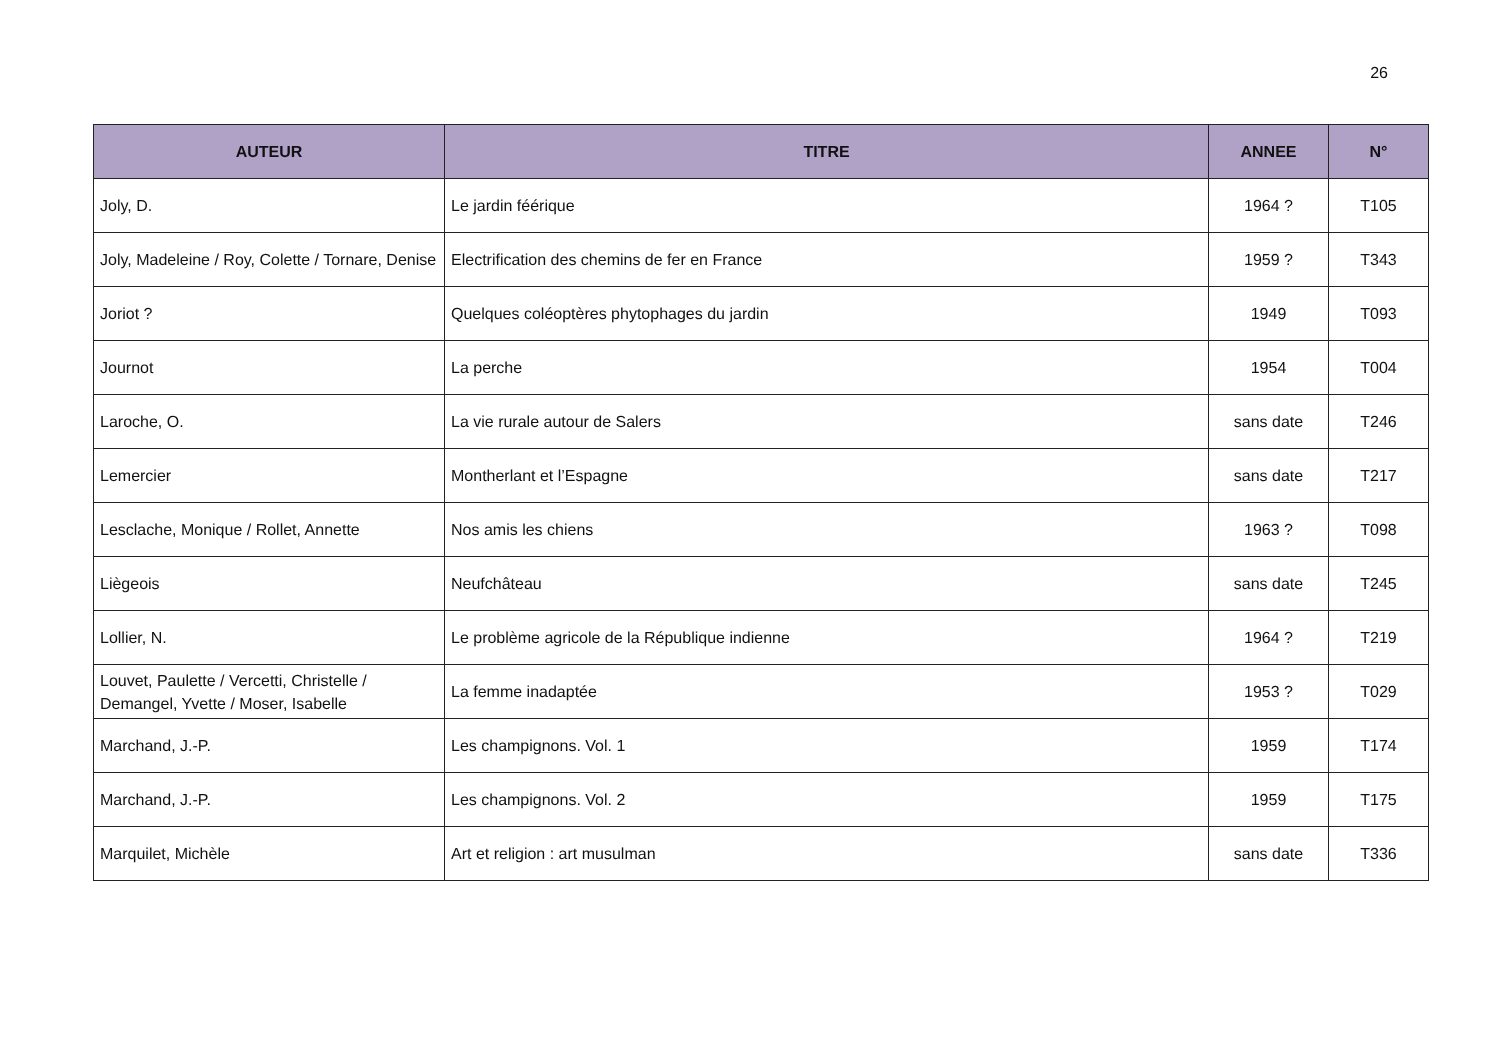26
| AUTEUR | TITRE | ANNEE | N° |
| --- | --- | --- | --- |
| Joly, D. | Le jardin féérique | 1964 ? | T105 |
| Joly, Madeleine / Roy, Colette / Tornare, Denise | Electrification des chemins de fer en France | 1959 ? | T343 |
| Joriot ? | Quelques coléoptères phytophages du jardin | 1949 | T093 |
| Journot | La perche | 1954 | T004 |
| Laroche, O. | La vie rurale autour de Salers | sans date | T246 |
| Lemercier | Montherlant et l’Espagne | sans date | T217 |
| Lesclache, Monique / Rollet, Annette | Nos amis les chiens | 1963 ? | T098 |
| Liègeois | Neufchâteau | sans date | T245 |
| Lollier, N. | Le problème agricole de la République indienne | 1964 ? | T219 |
| Louvet, Paulette / Vercetti, Christelle / Demangel, Yvette / Moser, Isabelle | La femme inadaptée | 1953 ? | T029 |
| Marchand, J.-P. | Les champignons. Vol. 1 | 1959 | T174 |
| Marchand, J.-P. | Les champignons. Vol. 2 | 1959 | T175 |
| Marquilet, Michèle | Art et religion : art musulman | sans date | T336 |